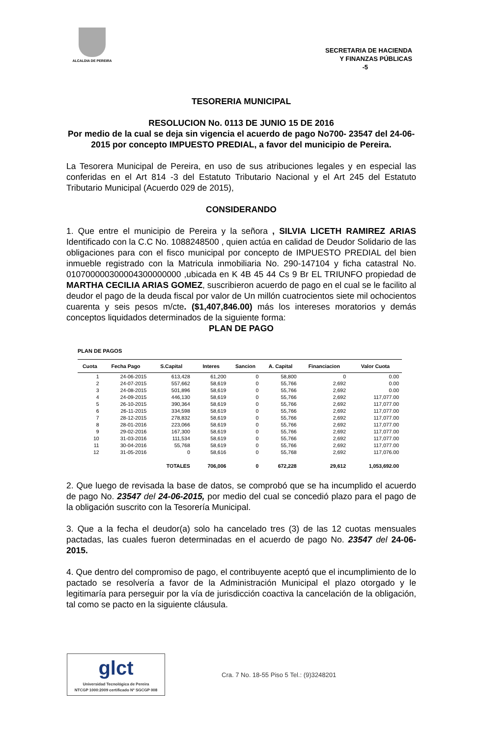ALCALDIA DE PEREIRA
SECRETARIA DE HACIENDA
Y FINANZAS PÚBLICAS
-5
TESORERIA MUNICIPAL
RESOLUCION No. 0113 DE JUNIO 15 DE 2016
Por medio de la cual se deja sin vigencia el acuerdo de pago No700- 23547 del 24-06-2015 por concepto IMPUESTO PREDIAL, a favor del municipio de Pereira.
La Tesorera Municipal de Pereira, en uso de sus atribuciones legales y en especial las conferidas en el Art 814 -3 del Estatuto Tributario Nacional y el Art 245 del Estatuto Tributario Municipal (Acuerdo 029 de 2015),
CONSIDERANDO
1. Que entre el municipio de Pereira y la señora , SILVIA LICETH RAMIREZ ARIAS Identificado con la C.C No. 1088248500 , quien actúa en calidad de Deudor Solidario de las obligaciones para con el fisco municipal por concepto de IMPUESTO PREDIAL del bien inmueble registrado con la Matricula inmobiliaria No. 290-147104 y ficha catastral No. 010700000300004300000000 ,ubicada en K 4B 45 44 Cs 9 Br EL TRIUNFO propiedad de MARTHA CECILIA ARIAS GOMEZ, suscribieron acuerdo de pago en el cual se le facilito al deudor el pago de la deuda fiscal por valor de Un millón cuatrocientos siete mil ochocientos cuarenta y seis pesos m/cte. ($1,407,846.00) más los intereses moratorios y demás conceptos liquidados determinados de la siguiente forma:
PLAN DE PAGO
PLAN DE PAGOS
| Cuota | Fecha Pago | S.Capital | Interes | Sancion | A. Capital | Financiacion | Valor Cuota |
| --- | --- | --- | --- | --- | --- | --- | --- |
| 1 | 24-06-2015 | 613,428 | 61,200 | 0 | 58,800 | 0 | 0.00 |
| 2 | 24-07-2015 | 557,662 | 58,619 | 0 | 55,766 | 2,692 | 0.00 |
| 3 | 24-08-2015 | 501,896 | 58,619 | 0 | 55,766 | 2,692 | 0.00 |
| 4 | 24-09-2015 | 446,130 | 58,619 | 0 | 55,766 | 2,692 | 117,077.00 |
| 5 | 26-10-2015 | 390,364 | 58,619 | 0 | 55,766 | 2,692 | 117,077.00 |
| 6 | 26-11-2015 | 334,598 | 58,619 | 0 | 55,766 | 2,692 | 117,077.00 |
| 7 | 28-12-2015 | 278,832 | 58,619 | 0 | 55,766 | 2,692 | 117,077.00 |
| 8 | 28-01-2016 | 223,066 | 58,619 | 0 | 55,766 | 2,692 | 117,077.00 |
| 9 | 29-02-2016 | 167,300 | 58,619 | 0 | 55,766 | 2,692 | 117,077.00 |
| 10 | 31-03-2016 | 111,534 | 58,619 | 0 | 55,766 | 2,692 | 117,077.00 |
| 11 | 30-04-2016 | 55,768 | 58,619 | 0 | 55,766 | 2,692 | 117,077.00 |
| 12 | 31-05-2016 | 0 | 58,616 | 0 | 55,768 | 2,692 | 117,076.00 |
| | | TOTALES | 706,006 | 0 | 672,228 | 29,612 | 1,053,692.00 |
2. Que luego de revisada la base de datos, se comprobó que se ha incumplido el acuerdo de pago No. 23547 del 24-06-2015, por medio del cual se concedió plazo para el pago de la obligación suscrito con la Tesorería Municipal.
3. Que a la fecha el deudor(a) solo ha cancelado tres (3) de las 12 cuotas mensuales pactadas, las cuales fueron determinadas en el acuerdo de pago No. 23547 del 24-06-2015.
4. Que dentro del compromiso de pago, el contribuyente aceptó que el incumplimiento de lo pactado se resolvería a favor de la Administración Municipal el plazo otorgado y le legitimaría para perseguir por la vía de jurisdicción coactiva la cancelación de la obligación, tal como se pacto en la siguiente cláusula.
glct
Universidad Tecnológica de Pereira
NTCGP 1000:2009 certificado Nº SGCGP 008
Cra. 7 No. 18-55 Piso 5 Tel.: (9)3248201